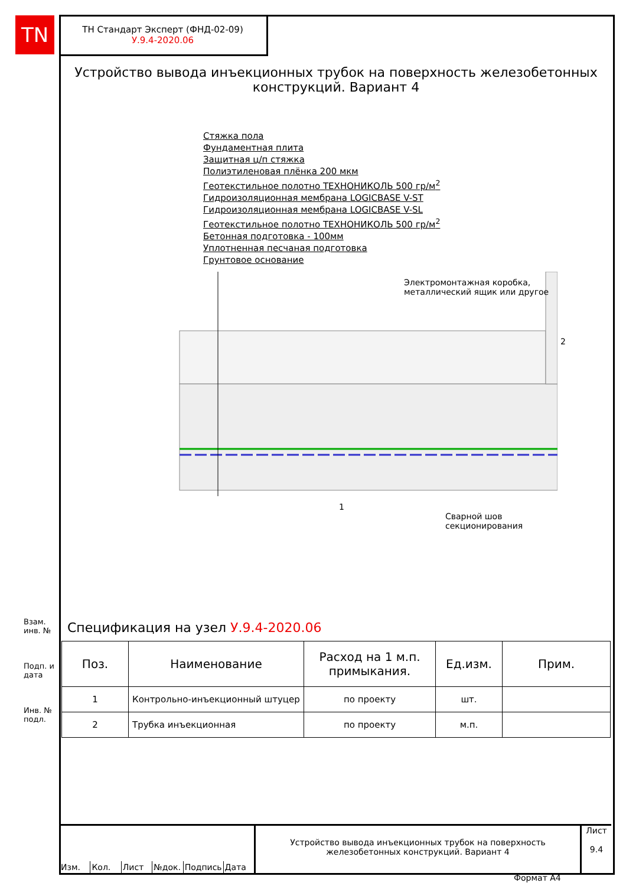TN
ТН Стандарт Эксперт (ФНД-02-09)
У.9.4-2020.06
Устройство вывода инъекционных трубок на поверхность железобетонных конструкций. Вариант 4
Стяжка пола
Фундаментная плита
Защитная ц/п стяжка
Полиэтиленовая плёнка 200 мкм
Геотекстильное полотно ТЕХНОНИКОЛЬ 500 гр/м<sup>2</sup>
Гидроизоляционная мембрана LOGICBASE V-ST
Гидроизоляционная мембрана LOGICBASE V-SL
Геотекстильное полотно ТЕХНОНИКОЛЬ 500 гр/м<sup>2</sup>
Бетонная подготовка - 100мм
Уплотненная песчаная подготовка
Грунтовое основание
Электромонтажная коробка,
металлический ящик или другое
2
1
Сварной шов
секционирования
Спецификация на узел У.9.4-2020.06
| Поз. | Наименование | Расход на 1 м.п. примыкания. | Ед.изм. | Прим. |
| --- | --- | --- | --- | --- |
| 1 | Контрольно-инъекционный штуцер | по проекту | шт. | |
| 2 | Трубка инъекционная | по проекту | м.п. | |
Взам. инв. №
Подп. и дата
Инв. № подл.
Изм. Кол. Лист №док. Подпись Дата
Устройство вывода инъекционных трубок на поверхность железобетонных конструкций. Вариант 4
Лист
9.4
Формат А4